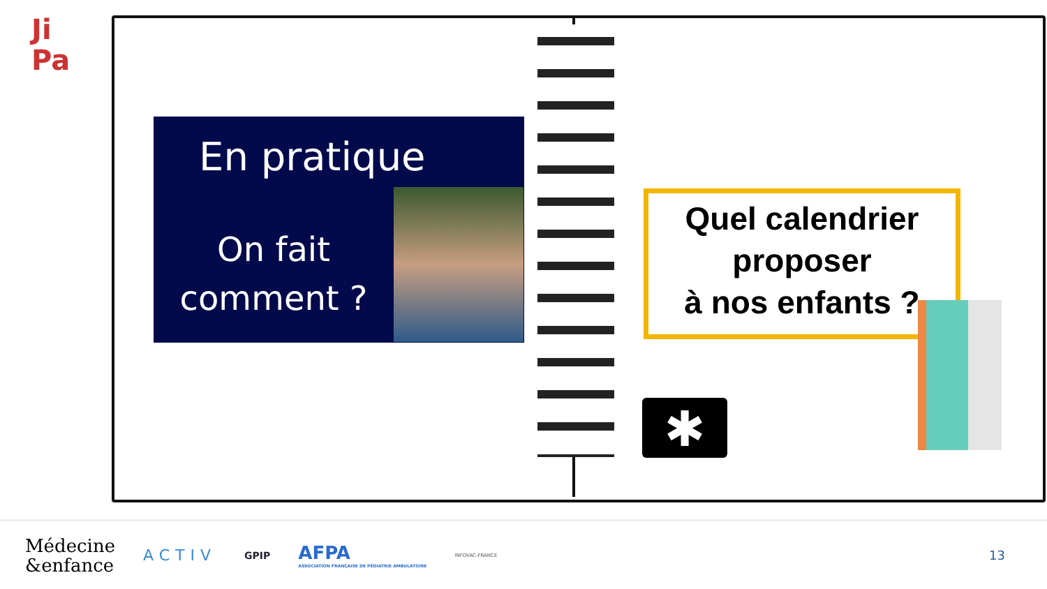Ji
Pa
En pratique
On fait comment ?
Quel calendrier proposer
à nos enfants ?
✱
Médecine
&enfance
ACTIV
GPIP
AFPA
ASSOCIATION FRANÇAISE DE PÉDIATRIE AMBULATOIRE
INFOVAC-FRANCE
13